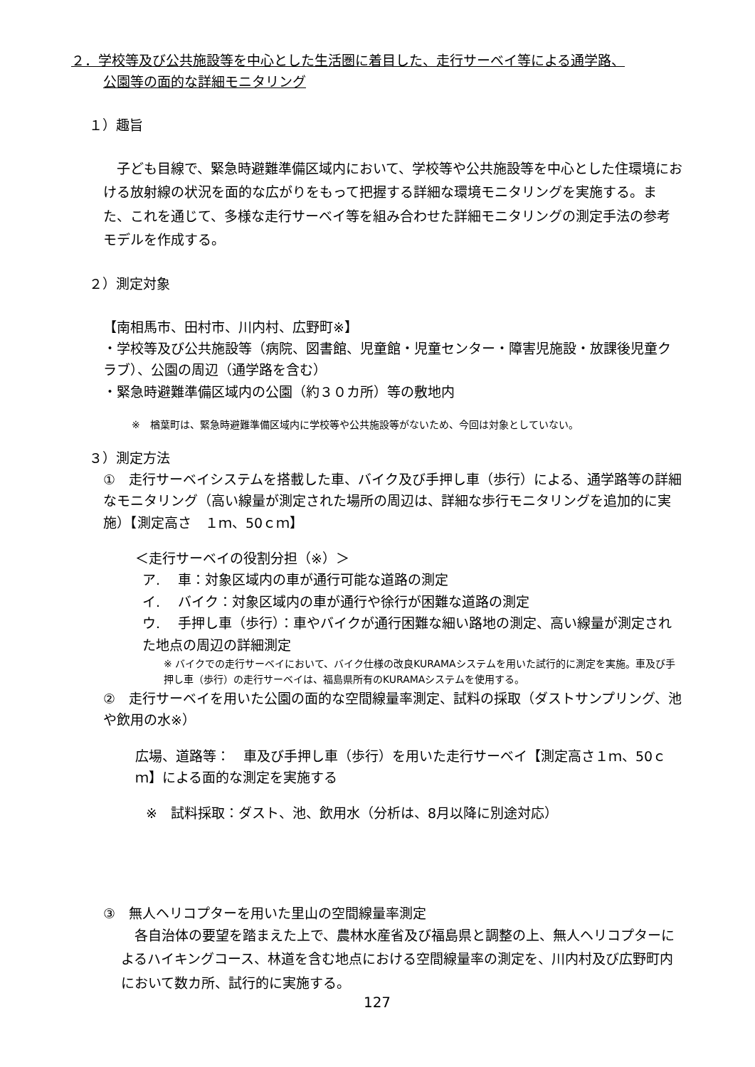２．学校等及び公共施設等を中心とした生活圏に着目した、走行サーベイ等による通学路、
公園等の面的な詳細モニタリング
１）趣旨
　子ども目線で、緊急時避難準備区域内において、学校等や公共施設等を中心とした住環境における放射線の状況を面的な広がりをもって把握する詳細な環境モニタリングを実施する。また、これを通じて、多様な走行サーベイ等を組み合わせた詳細モニタリングの測定手法の参考モデルを作成する。
２）測定対象
【南相馬市、田村市、川内村、広野町※】
・学校等及び公共施設等（病院、図書館、児童館・児童センター・障害児施設・放課後児童クラブ）、公園の周辺（通学路を含む）
・緊急時避難準備区域内の公園（約３０カ所）等の敷地内
※　楢葉町は、緊急時避難準備区域内に学校等や公共施設等がないため、今回は対象としていない。
３）測定方法
①　走行サーベイシステムを搭載した車、バイク及び手押し車（歩行）による、通学路等の詳細なモニタリング（高い線量が測定された場所の周辺は、詳細な歩行モニタリングを追加的に実施）【測定高さ　１ｍ、50ｃｍ】
＜走行サーベイの役割分担（※）＞
ア.　 車：対象区域内の車が通行可能な道路の測定
イ.　 バイク：対象区域内の車が通行や徐行が困難な道路の測定
ウ.　 手押し車（歩行）：車やバイクが通行困難な細い路地の測定、高い線量が測定された地点の周辺の詳細測定
※ バイクでの走行サーベイにおいて、バイク仕様の改良KURAMAシステムを用いた試行的に測定を実施。車及び手押し車（歩行）の走行サーベイは、福島県所有のKURAMAシステムを使用する。
②　走行サーベイを用いた公園の面的な空間線量率測定、試料の採取（ダストサンプリング、池や飲用の水※）
広場、道路等：　車及び手押し車（歩行）を用いた走行サーベイ【測定高さ１ｍ、50ｃｍ】による面的な測定を実施する
※　試料採取：ダスト、池、飲用水（分析は、8月以降に別途対応）
③　無人ヘリコプターを用いた里山の空間線量率測定
　各自治体の要望を踏まえた上で、農林水産省及び福島県と調整の上、無人ヘリコプターによるハイキングコース、林道を含む地点における空間線量率の測定を、川内村及び広野町内において数カ所、試行的に実施する。
127